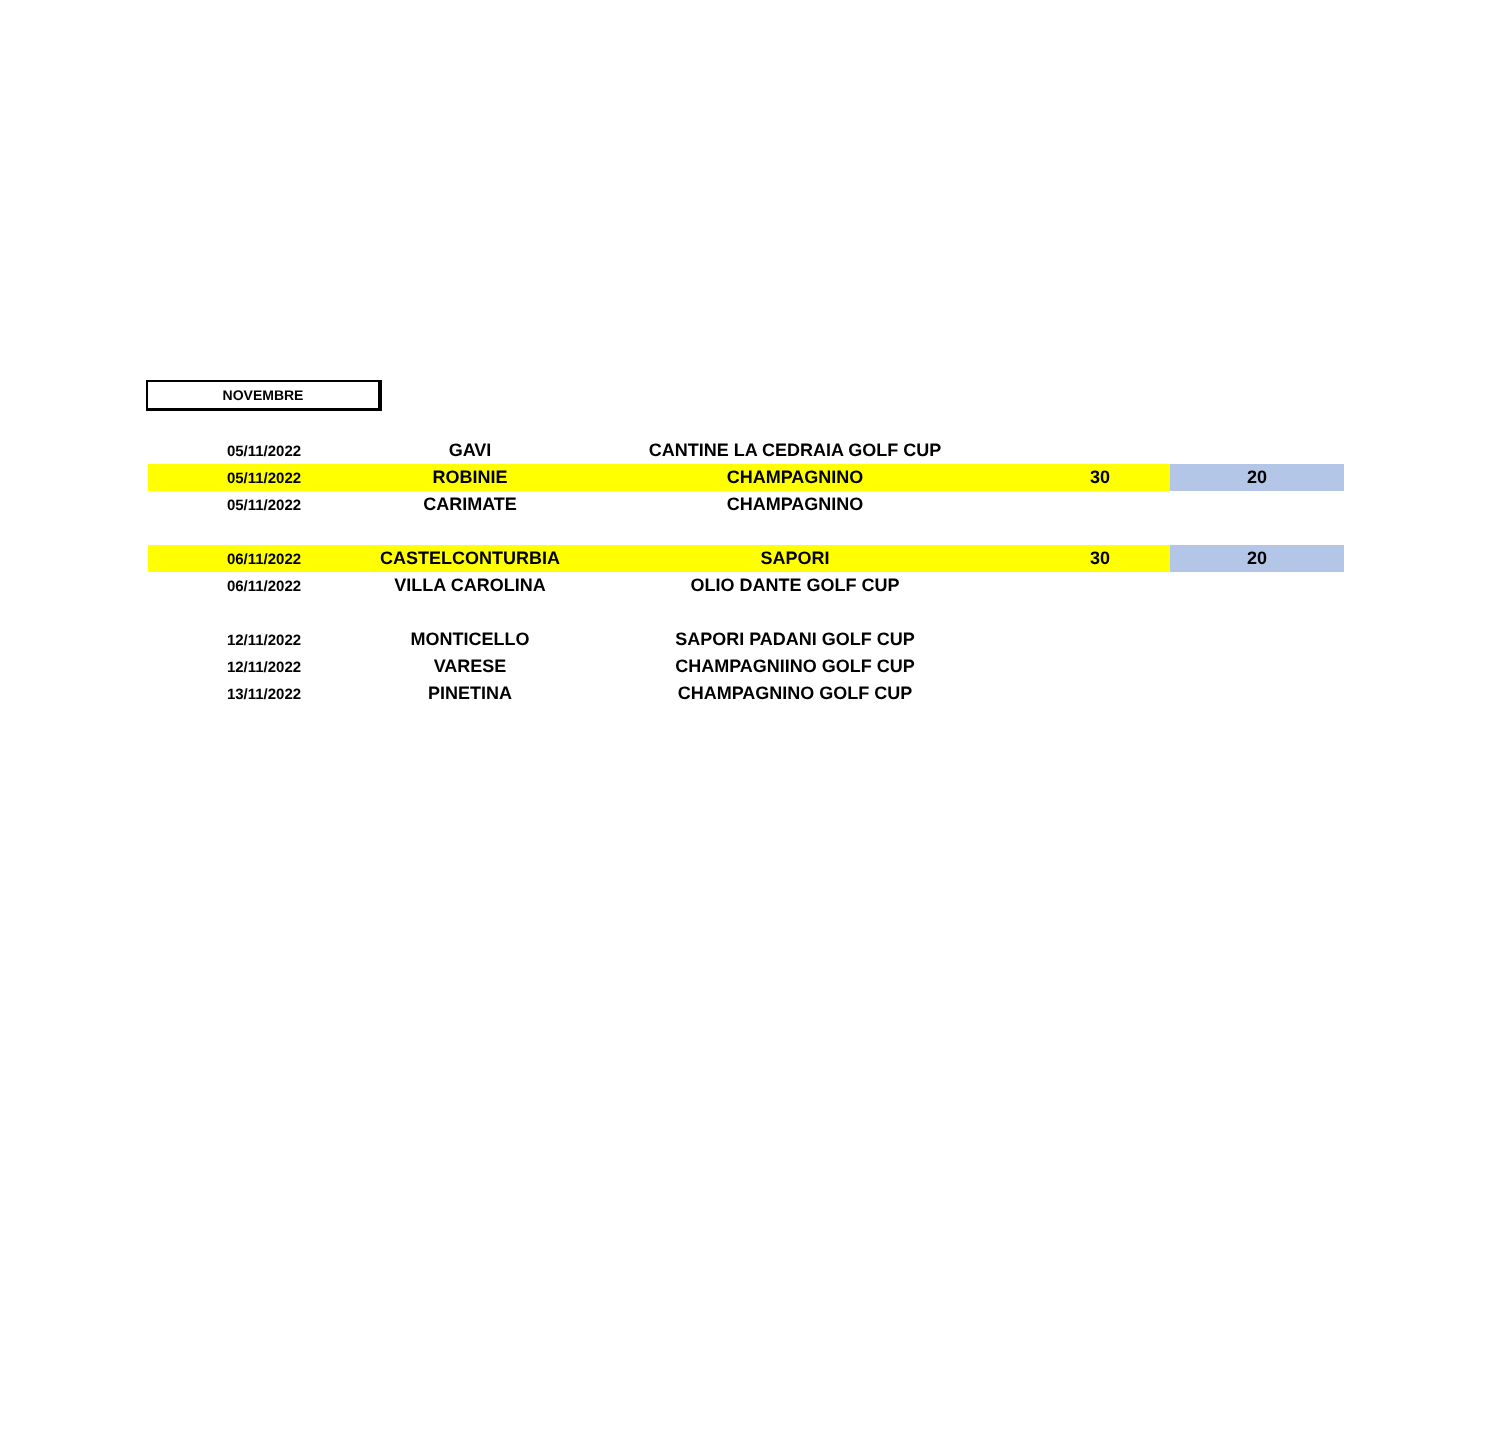NOVEMBRE
| 05/11/2022 | GAVI | CANTINE LA CEDRAIA GOLF CUP | | |
| 05/11/2022 | ROBINIE | CHAMPAGNINO | 30 | 20 |
| 05/11/2022 | CARIMATE | CHAMPAGNINO | | |
| 06/11/2022 | CASTELCONTURBIA | SAPORI | 30 | 20 |
| 06/11/2022 | VILLA CAROLINA | OLIO DANTE GOLF CUP | | |
| 12/11/2022 | MONTICELLO | SAPORI PADANI GOLF CUP | | |
| 12/11/2022 | VARESE | CHAMPAGNIINO GOLF CUP | | |
| 13/11/2022 | PINETINA | CHAMPAGNINO GOLF CUP | | |